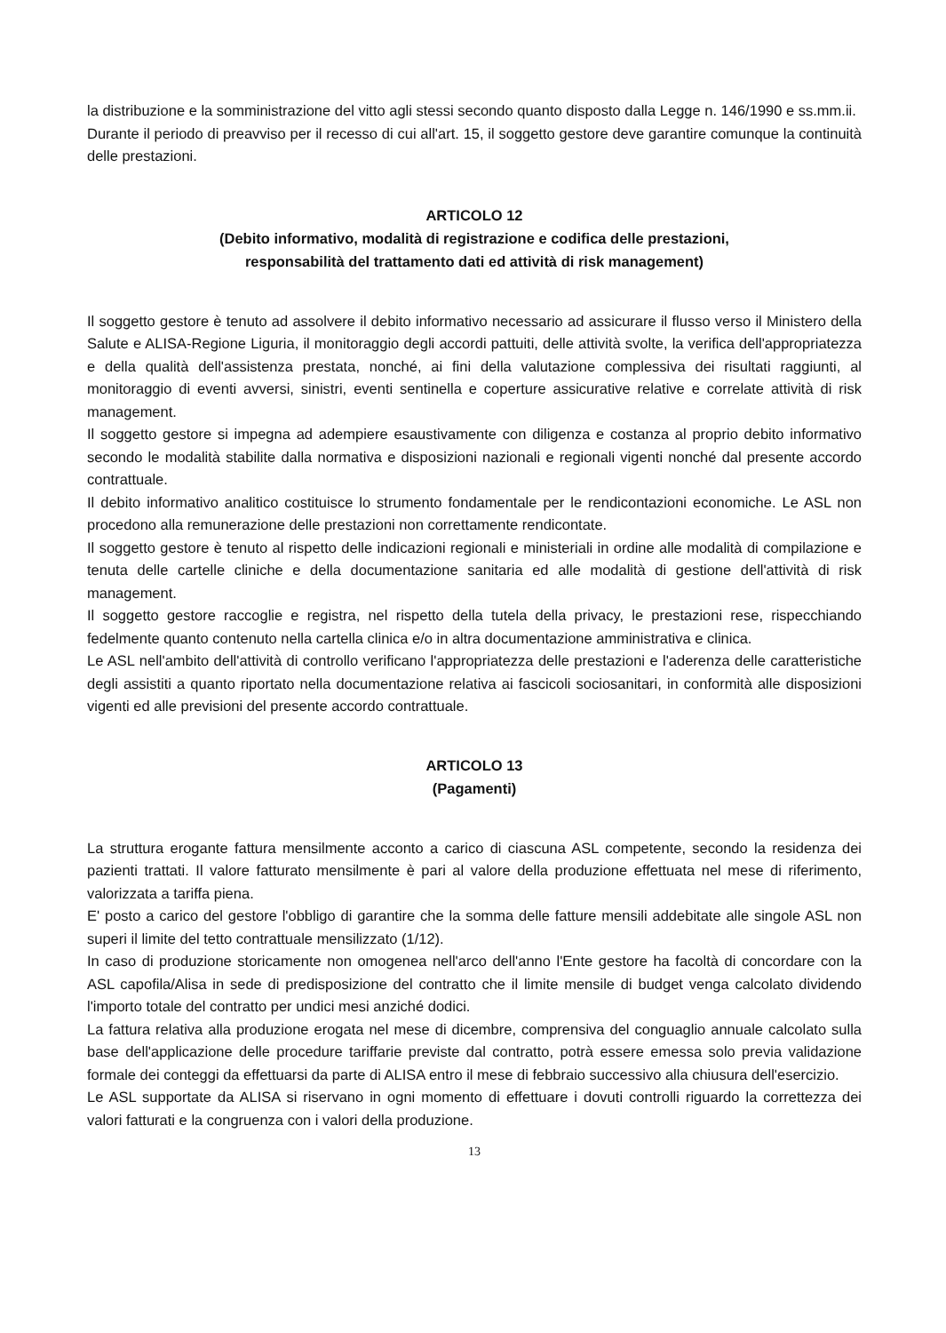la distribuzione e la somministrazione del vitto agli stessi secondo quanto disposto dalla Legge n. 146/1990 e ss.mm.ii.
Durante il periodo di preavviso per il recesso di cui all'art. 15, il soggetto gestore deve garantire comunque la continuità delle prestazioni.
ARTICOLO 12
(Debito informativo, modalità di registrazione e codifica delle prestazioni,
responsabilità del trattamento dati ed attività di risk management)
Il soggetto gestore è tenuto ad assolvere il debito informativo necessario ad assicurare il flusso verso il Ministero della Salute e ALISA-Regione Liguria, il monitoraggio degli accordi pattuiti, delle attività svolte, la verifica dell'appropriatezza e della qualità dell'assistenza prestata, nonché, ai fini della valutazione complessiva dei risultati raggiunti, al monitoraggio di eventi avversi, sinistri, eventi sentinella e coperture assicurative relative e correlate attività di risk management.
Il soggetto gestore si impegna ad adempiere esaustivamente con diligenza e costanza al proprio debito informativo secondo le modalità stabilite dalla normativa e disposizioni nazionali e regionali vigenti nonché dal presente accordo contrattuale.
Il debito informativo analitico costituisce lo strumento fondamentale per le rendicontazioni economiche. Le ASL non procedono alla remunerazione delle prestazioni non correttamente rendicontate.
Il soggetto gestore è tenuto al rispetto delle indicazioni regionali e ministeriali in ordine alle modalità di compilazione e tenuta delle cartelle cliniche e della documentazione sanitaria ed alle modalità di gestione dell'attività di risk management.
Il soggetto gestore raccoglie e registra, nel rispetto della tutela della privacy, le prestazioni rese, rispecchiando fedelmente quanto contenuto nella cartella clinica e/o in altra documentazione amministrativa e clinica.
Le ASL nell'ambito dell'attività di controllo verificano l'appropriatezza delle prestazioni e l'aderenza delle caratteristiche degli assistiti a quanto riportato nella documentazione relativa ai fascicoli sociosanitari, in conformità alle disposizioni vigenti ed alle previsioni del presente accordo contrattuale.
ARTICOLO 13
(Pagamenti)
La struttura erogante fattura mensilmente acconto a carico di ciascuna ASL competente, secondo la residenza dei pazienti trattati. Il valore fatturato mensilmente è pari al valore della produzione effettuata nel mese di riferimento, valorizzata a tariffa piena.
E' posto a carico del gestore l'obbligo di garantire che la somma delle fatture mensili addebitate alle singole ASL non superi il limite del tetto contrattuale mensilizzato (1/12).
In caso di produzione storicamente non omogenea nell'arco dell'anno l'Ente gestore ha facoltà di concordare con la ASL capofila/Alisa in sede di predisposizione del contratto che il limite mensile di budget venga calcolato dividendo l'importo totale del contratto per undici mesi anziché dodici.
La fattura relativa alla produzione erogata nel mese di dicembre, comprensiva del conguaglio annuale calcolato sulla base dell'applicazione delle procedure tariffarie previste dal contratto, potrà essere emessa solo previa validazione formale dei conteggi da effettuarsi da parte di ALISA entro il mese di febbraio successivo alla chiusura dell'esercizio.
Le ASL supportate da ALISA si riservano in ogni momento di effettuare i dovuti controlli riguardo la correttezza dei valori fatturati e la congruenza con i valori della produzione.
13